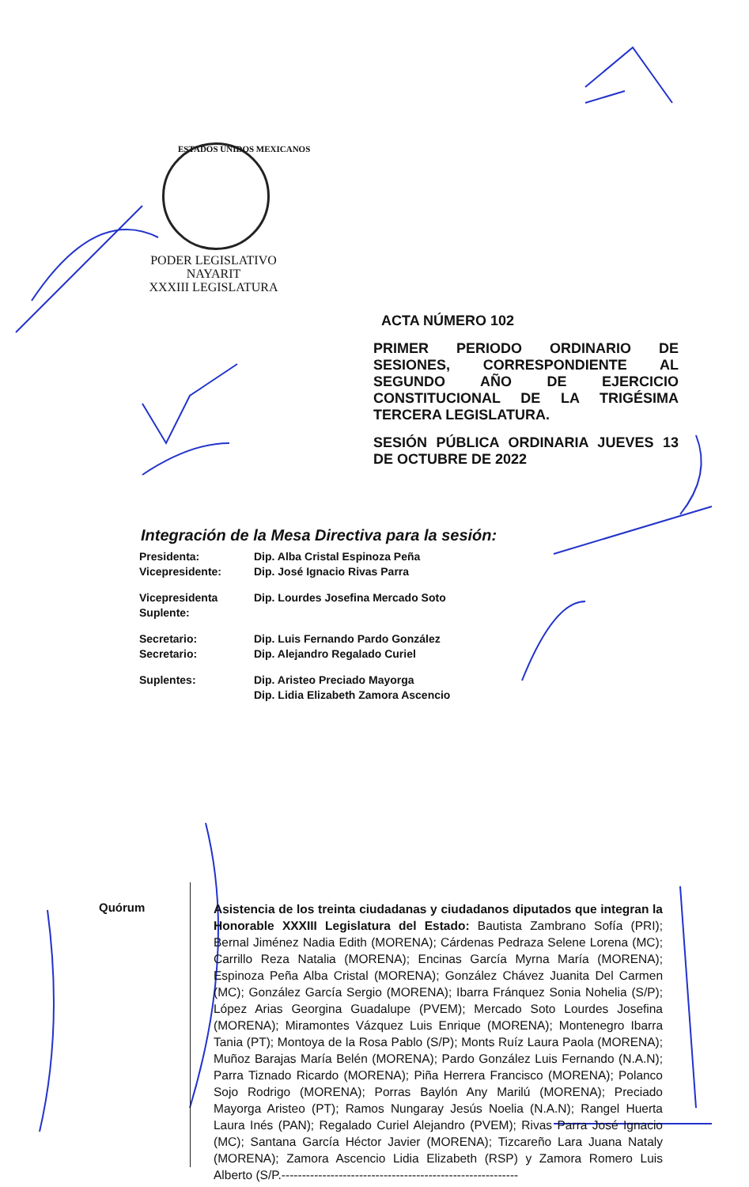ESTADOS UNIDOS MEXICANOS
PODER LEGISLATIVO
NAYARIT
XXXIII LEGISLATURA
ACTA NÚMERO 102
PRIMER PERIODO ORDINARIO DE SESIONES, CORRESPONDIENTE AL SEGUNDO AÑO DE EJERCICIO CONSTITUCIONAL DE LA TRIGÉSIMA TERCERA LEGISLATURA.
SESIÓN PÚBLICA ORDINARIA JUEVES 13 DE OCTUBRE DE 2022
Integración de la Mesa Directiva para la sesión:
Presidenta: Dip. Alba Cristal Espinoza Peña
Vicepresidente: Dip. José Ignacio Rivas Parra
Vicepresidenta Suplente: Dip. Lourdes Josefina Mercado Soto
Secretario: Dip. Luis Fernando Pardo González
Secretario: Dip. Alejandro Regalado Curiel
Suplentes: Dip. Aristeo Preciado Mayorga
Dip. Lidia Elizabeth Zamora Ascencio
Quórum
Asistencia de los treinta ciudadanas y ciudadanos diputados que integran la Honorable XXXIII Legislatura del Estado: Bautista Zambrano Sofía (PRI); Bernal Jiménez Nadia Edith (MORENA); Cárdenas Pedraza Selene Lorena (MC); Carrillo Reza Natalia (MORENA); Encinas García Myrna María (MORENA); Espinoza Peña Alba Cristal (MORENA); González Chávez Juanita Del Carmen (MC); González García Sergio (MORENA); Ibarra Fránquez Sonia Nohelia (S/P); López Arias Georgina Guadalupe (PVEM); Mercado Soto Lourdes Josefina (MORENA); Miramontes Vázquez Luis Enrique (MORENA); Montenegro Ibarra Tania (PT); Montoya de la Rosa Pablo (S/P); Monts Ruíz Laura Paola (MORENA); Muñoz Barajas María Belén (MORENA); Pardo González Luis Fernando (N.A.N); Parra Tiznado Ricardo (MORENA); Piña Herrera Francisco (MORENA); Polanco Sojo Rodrigo (MORENA); Porras Baylón Any Marilú (MORENA); Preciado Mayorga Aristeo (PT); Ramos Nungaray Jesús Noelia (N.A.N); Rangel Huerta Laura Inés (PAN); Regalado Curiel Alejandro (PVEM); Rivas Parra José Ignacio (MC); Santana García Héctor Javier (MORENA); Tizcareño Lara Juana Nataly (MORENA); Zamora Ascencio Lidia Elizabeth (RSP) y Zamora Romero Luis Alberto (S/P.----------------------------------------------------------